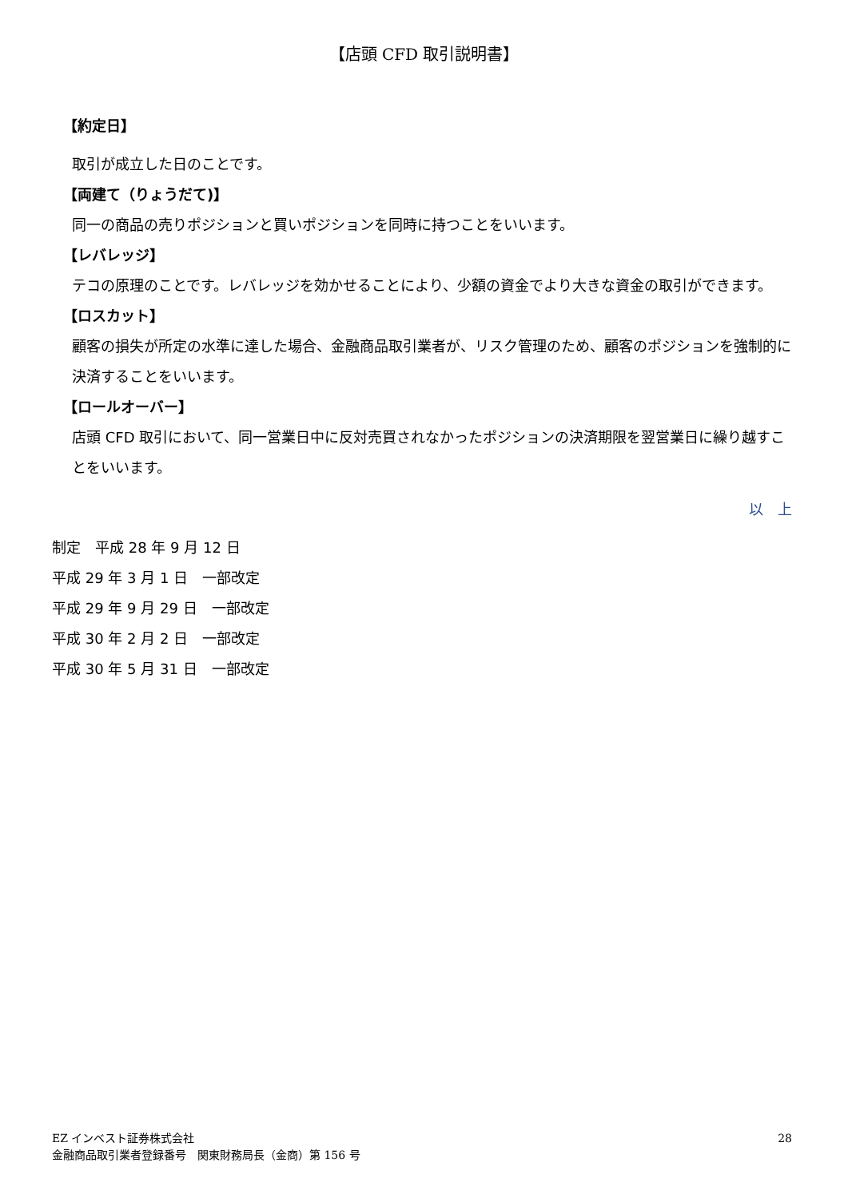【店頭 CFD 取引説明書】
【約定日】
取引が成立した日のことです。
【両建て（りょうだて)】
同一の商品の売りポジションと買いポジションを同時に持つことをいいます。
【レバレッジ】
テコの原理のことです。レバレッジを効かせることにより、少額の資金でより大きな資金の取引ができます。
【ロスカット】
顧客の損失が所定の水準に達した場合、金融商品取引業者が、リスク管理のため、顧客のポジションを強制的に決済することをいいます。
【ロールオーバー】
店頭 CFD 取引において、同一営業日中に反対売買されなかったポジションの決済期限を翌営業日に繰り越すことをいいます。
以　上
制定　平成 28 年 9 月 12 日
平成 29 年 3 月 1 日　一部改定
平成 29 年 9 月 29 日　一部改定
平成 30 年 2 月 2 日　一部改定
平成 30 年 5 月 31 日　一部改定
EZ インベスト証券株式会社
金融商品取引業者登録番号　関東財務局長（金商）第 156 号
28